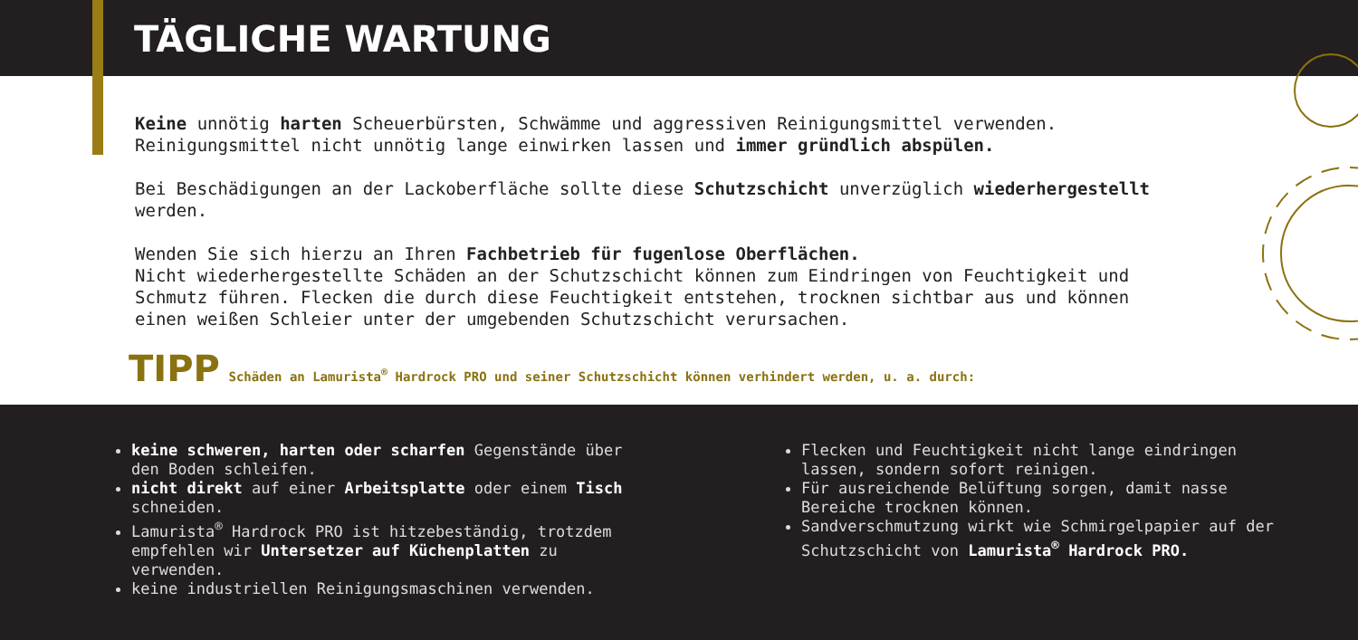TÄGLICHE WARTUNG
Keine unnötig harten Scheuerbürsten, Schwämme und aggressiven Reinigungsmittel verwenden. Reinigungsmittel nicht unnötig lange einwirken lassen und immer gründlich abspülen.
Bei Beschädigungen an der Lackoberfläche sollte diese Schutzschicht unverzüglich wiederhergestellt werden.
Wenden Sie sich hierzu an Ihren Fachbetrieb für fugenlose Oberflächen.
Nicht wiederhergestellte Schäden an der Schutzschicht können zum Eindringen von Feuchtigkeit und Schmutz führen. Flecken die durch diese Feuchtigkeit entstehen, trocknen sichtbar aus und können einen weißen Schleier unter der umgebenden Schutzschicht verursachen.
TIPP Schäden an Lamurista<sup>®</sup> Hardrock PRO und seiner Schutzschicht können verhindert werden, u. a. durch:
keine schweren, harten oder scharfen Gegenstände über den Boden schleifen.
nicht direkt auf einer Arbeitsplatte oder einem Tisch schneiden.
Lamurista<sup>®</sup> Hardrock PRO ist hitzebeständig, trotzdem empfehlen wir Untersetzer auf Küchenplatten zu verwenden.
keine industriellen Reinigungsmaschinen verwenden.
Flecken und Feuchtigkeit nicht lange eindringen lassen, sondern sofort reinigen.
Für ausreichende Belüftung sorgen, damit nasse Bereiche trocknen können.
Sandverschmutzung wirkt wie Schmirgelpapier auf der Schutzschicht von Lamurista<sup>®</sup> Hardrock PRO.